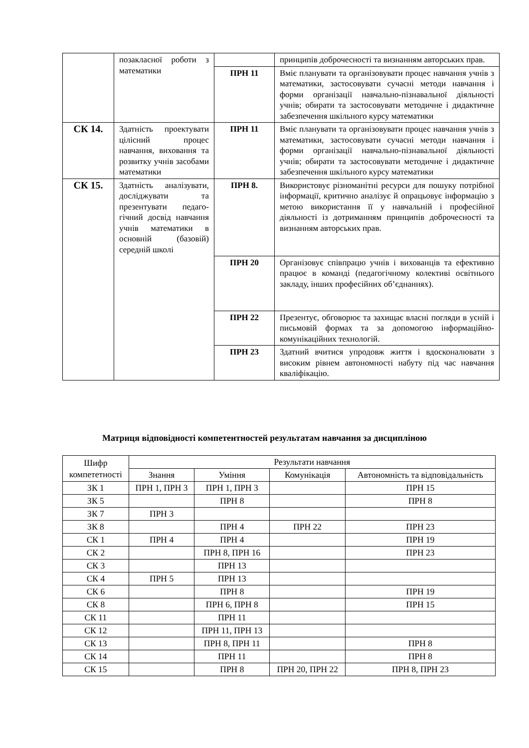| | позакласної роботи з математики | | принципів доброчесності та визнанням авторських прав. |
| | | ПРН 11 | Вміє планувати та організовувати процес навчання учнів з математики, застосовувати сучасні методи навчання і форми організації навчально-пізнавальної діяльності учнів; обирати та застосовувати методичне і дидактичне забезпечення шкільного курсу математики |
| СК 14. | Здатність проекту­вати цілісний процес навчання, виховання та розвитку учнів засобами математики | ПРН 11 | Вміє планувати та організовувати процес навчання учнів з математики, застосовувати сучасні методи навчання і форми організації навчально-пізна­вальної діяльності учнів; обирати та застосовувати методичне і дидактичне забезпечення шкільного курсу математики |
| СК 15. | Здатність аналізува­ти, досліджувати та презентувати педаго­гічний досвід навчан­ня учнів математики в основній (базовій) середній школі | ПРН 8. | Використовує різноманітні ресурси для пошуку потрібної інформації, критично аналізує й опрацьовує інформацію з метою використання її у навчальній і професійної діяльності із дотриманням принципів доброчесності та визнанням авторських прав. |
| | | ПРН 20 | Організовує співпрацю учнів і вихованців та ефективно працює в команді (педагогічному колективі освітнього закладу, інших професійних об’єднаннях). |
| | | ПРН 22 | Презентує, обговорює та захищає власні погляди в усній і письмовій формах та за допомогою інформаційно-комунікаційних технологій. |
| | | ПРН 23 | Здатний вчитися упродовж життя і вдосконалювати з високим рівнем автономності набуту під час навчання кваліфікацію. |
Матриця відповідності компетентностей результатам навчання за дисципліною
| Шифр компететності | Результати навчання | | | |
| --- | --- | --- | --- | --- |
| | Знання | Уміння | Комунікація | Автономність та відповідальність |
| ЗК 1 | ПРН 1, ПРН 3 | ПРН 1, ПРН 3 | | ПРН 15 |
| ЗК 5 | | ПРН 8 | | ПРН 8 |
| ЗК 7 | ПРН 3 | | | |
| ЗК 8 | | ПРН 4 | ПРН 22 | ПРН 23 |
| СК 1 | ПРН 4 | ПРН 4 | | ПРН 19 |
| СК 2 | | ПРН 8, ПРН 16 | | ПРН 23 |
| СК 3 | | ПРН 13 | | |
| СК 4 | ПРН 5 | ПРН 13 | | |
| СК 6 | | ПРН 8 | | ПРН 19 |
| СК 8 | | ПРН 6, ПРН 8 | | ПРН 15 |
| СК 11 | | ПРН 11 | | |
| СК 12 | | ПРН 11, ПРН 13 | | |
| СК 13 | | ПРН 8, ПРН 11 | | ПРН 8 |
| СК 14 | | ПРН 11 | | ПРН 8 |
| СК 15 | | ПРН 8 | ПРН 20, ПРН 22 | ПРН 8, ПРН 23 |